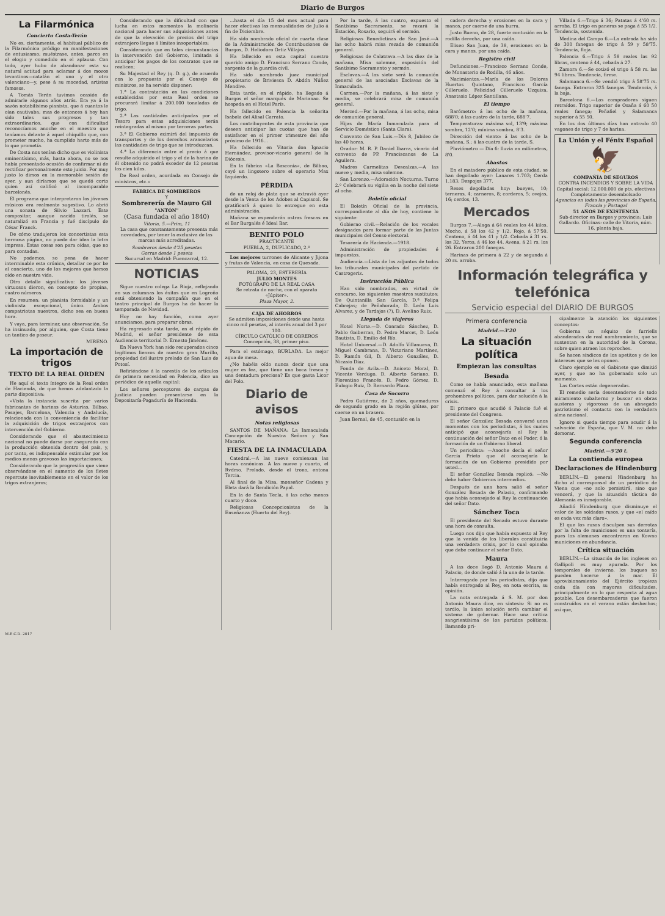Diario de Burgos
La Filarmónica
Concierto Costa-Terán
No es, ciertamente, el habitual público de la Filarmónica pródigo en manifestaciones de entusiasmo; muéstrase, antes, parco en el elogio y comedido en el aplauso. Con todo, ayer hubo de abandonar esta su natural actitud para aclamar á dos mozos levantinos—catalán el uno y el otro valenciano—y, pese á su mocedad, artistas famosos.
A Tomás Terán tuvimos ocasión de admirarle algunos años atrás. Era ya á la sazón notabilísimo pianista, que á cuantos le oían cautivaba; mas de entonces á hoy han sido tales sus progresos y tan extraordinarios, que con dificultad reconocíamos anoche en el maestro que teníamos delante á aquel chiquillo que, con prometer mucho, ha cumplido harto más de lo que prometía.
De Costa nos tenían dicho que es violinista eminentísimo, más, hasta ahora, no se nos había presentado ocasión de confirmar ni de rectificar personalmente esto juicio. Por muy justo lo dimos en la memorable sesión de ayer, y aun diríamos que se quedó corto quien así calificó al incomparable barcelonés.
El programa que interpretaron los jóvenes músicos era realmente sugestivo. Lo abrió una sonata de Silvio Lazzari. Este compositor, aunque nacido tirolés, se naturalizó en Francia y fué discípulo de César Franck.
De cómo tradujeron los concertistas esta hermosa página, no puede dar idea la letra impresa. Estas cosas son para oídas, que no para contadas.
No podemos, so pena de hacer interminable esta crónica, detallar ce por be el concierto, uno de los mejores que hemos oído en nuestra vida.
Otro detalle significativo: los jóvenes virtuosos dieron, en concepto de propina, cuatro números.
En resumen: un pianista formidable y un violinista excepcional, único. Ambos compatriotas nuestros, dicho sea en buena hora.
Y vaya, para terminar, una observación. Se ha insinuado, por alguien, que Costa tiene un tantico de poseur.
MIRENO.
La importación de trigos
TEXTO DE LA REAL ORDEN
He aquí el texto íntegro de la Real orden de Hacienda, de que hemos adelantado la parte dispositiva:
«Vista la instancia suscrita por varios fabricantes de harinas de Asturias, Bilbao, Pasajes, Barcelona, Valencia y Andalucía, relacionada con la conveniencia de facilitar la adquisición de trigos extranjeros con intervención del Gobierno.
Considerando que el abastecimiento nacional no puede darse por asegurado con la producción obtenida dentro del país, y, por tanto, es indispensable estimular por los medios menos gravosos las importaciones;
Considerando que la progresión que viene observándose en el aumento de los fletes repercute inevitablemente en el valor de los trigos extranjeros;
Considerando que la dificultad con que lucha en estos momentos la molinería nacional para hacer sus adquisiciones antes de que la elevación de precios del trigo extranjero llegue á límites insoportables;
Considerando que en tales circunstancias la intervención del Gobierno, limitada á anticipar los pagos de los contratos que se realicen;
Su Majestad el Rey (q. D. g.), de acuerdo con lo propuesto por el Consejo de ministros, se ha servido disponer:
1.ª La contratación en las condiciones establecidas por esta Real orden se procurará limitar á 200.000 toneladas de trigo.
2.ª Las cantidades anticipadas por el Tesoro para estas adquisiciones serán reintegradas al mismo por terceras partes.
3.ª El Gobierno eximirá del impuesto de transportes y de los derechos arancelarios las cantidades de trigo que se introduzcan.
4.ª La diferencia entre el precio á que resulte adquirido el trigo y el de la harina de él obtenido no podrá exceder de 12 pesetas los cien kilos.
De Real orden, acordada en Consejo de ministros, etc.»
FÁBRICA DE SOMBREROS
Y
Sombrerería de Mauro Gil
"ANTÓN"
(Casa fundada el año 1840)
Vitoria, 5.—Prim, 11
La casa que constantemente presenta más novedades, por tener la exclusiva de las marcas más acreditadas.
Sombreros desde 4'25 pesetas
Gorras desde 1 peseta
Sucursal en Madrid: Fuencarral, 12.
NOTICIAS
Sigue nuestro colega La Rioja, reflejando en sus columnas los éxitos que en Logroño está obteniendo la compañía que en el teatro principal de Burgos ha de hacer la temporada de Navidad.
Hoy no hay función, como ayer anunciamos, para preparar obras.
Ha regresado esta tarde, en el rápido de Madrid, el señor presidente de esta Audiencia territorial D. Ernesto Jiménez.
En Nueva York han sido recuperados cinco legítimos lienzos de nuestro gran Murillo, propiedad del ilustre prelado de San Luis de Potosí.
Refiriéndose á la carestía de los artículos de primera necesidad en Palencia, dice un periódico de aquella capital:
Los señores perceptores de cargas de justicia pueden presentarse en la Depositaría-Pagaduría de Hacienda.
...hasta el día 15 del mes actual para hacer efectivas las mensualidades de Julio á fin de Diciembre.
Ha sido nombrado oficial de cuarta clase de la Administración de Contribuciones de Burgos, D. Heliodoro Ortiz Villajos.
Ha fallecido en esta capital nuestro querido amigo D. Francisco Serrano Conde, sargento de la guardia civil.
Ha sido nombrado juez municipal propietario de Briviesca D. Abdón Núñez Mendive.
Esta tarde, en el rápido, ha llegado á Burgos el señor marqués de Marianao. Se hospeda en el Hotel París.
Ha fallecido en Palencia la señorita Isabela del Alisal Carrato.
Los contribuyentes de esta provincia que deseen anticipar las cuotas que han de satisfacer en el primer trimestre del año próximo de 1916...
Ha fallecido en Vitoria don Ignacio Hernández, provisor-vicario general de la Diócesis.
En la fábrica «La Basconia», de Bilbao, cayó un lingotero sobre el operario Max Izquierdo.
PÉRDIDA
de un reloj de plata que se extravió ayer desde la Venta de los Adobes al Capiscol. Se gratificará á quien lo entregue en esta administración.
Mañana se expenderán ostras frescas en el Bar Burgalés é Ideal Bar.
BENITO POLO
PRACTICANTE
PUEBLA, 2, DUPLICADO, 2.º
Los mejores turrones de Alicante y Jijona y frutas de Valencia, en casa de Quesada.
PALOMA, 23, ESTERERÍA
JULIO MONTES
FOTÓGRAFO DE LA REAL CASA
Se retrata de noche, con el aparato «Júpiter».
Plaza Mayor, 2.
CAJA DE AHORROS
Se admiten imposiciones desde una hasta cinco mil pesetas, al interés anual del 3 por 100.
CÍRCULO CATÓLICO DE OBREROS
Concepción, 38, primer piso.
Para el estómago, BURLADA. La mejor agua de mesa.
¿No habéis oído nunca decir que una mujer es fea, que tiene una boca fresca y una dentadura preciosa? Es que gasta Licor del Polo.
Diario de avisos
Notas religiosas
SANTOS DE MAÑANA: La Inmaculada Concepción de Nuestra Señora y San Macario.
FIESTA DE LA INMACULADA
Catedral.—A las nueve comienzan las horas canónicas. A las nueve y cuarto, el Rvdmo. Prelado, desde el trono, entona Tercia.
Al final de la Misa, monseñor Cadena y Eleta dará la Bendición Papal.
En la de Santa Tecla, á las ocho menos cuarto y doce.
Religiosas Concepcionistas de la Enseñanza (Huerto del Rey).
Por la tarde, á las cuatro, expuesto el Santísimo Sacramento, se rezará la Estación, Rosario, seguirá el sermón.
Religiosas Benedictinas de San José.—A las ocho habrá misa rezada de comunión general.
Religiosas de Calatrava.—A las diez de la mañana, Misa solemne, exposición del Santísimo Sacramento y sermón.
Esclavas.—A las siete será la comunión general de las asociadas Esclavas de la Inmaculada.
Carmen.—Por la mañana, á las siete y media, se celebrará misa de comunión general.
Merced.—Por la mañana, á las ocho, misa de comunión general.
Hijas de María Inmaculada para el Servicio Doméstico (Santa Clara).
Convento de San Luis.—Día 8, Jubileo de las 40 horas.
Orador: M. R. P. Daniel Ibarra, vicario del convento de PP. Franciscanos de La Aguilera.
Madres Carmelitas Descalzas.—A las nueve y media, misa solemne.
San Lorenzo.—Adoración Nocturna. Turno 2.º Celebrará su vigilia en la noche del siete al ocho.
Boletín oficial
El Boletín Oficial de la provincia, correspondiente al día de hoy, contiene lo siguiente:
Gobierno civil.—Relación de los vocales designados para formar parte de las Juntas municipales del Censo electoral.
Tesorería de Hacienda.—1918.
Administración de propiedades é impuestos.
Audiencia.—Lista de los adjuntos de todos los tribunales municipales del partido de Castrogeriz.
Instrucción Pública
Han sido nombrados, en virtud de concurso, los siguientes maestros sustitutos: De Quintanilla San García, D.ª Felipa Cabrejas; de Peñahorada, D. León Luis Alvarez, y de Tardajos (?), D. Avelino Ruiz.
Llegada de viajeros
Hotel Norte.—D. Conrado Sánchez, D. Pablo Gaiberran, D. Pedro Marcet, D. León Bautista, D. Emilio del Río.
Hotel Universal.—D. Adolfo Villanueva, D. Miguel Cambrana, D. Victoriano Martínez, D. Ramón Gil, D. Alberto González, D. Nicasio Díaz.
Fonda de Avila.—D. Aniceto Moral, D. Vicente Verdugo, D. Alberto Soriano, D. Florentino Francés, D. Pedro Gómez, D. Eulogio Ruiz, D. Bernardo Plaza.
Casa de Socorro
Pedro Gutiérrez, de 2 años, quemaduras de segundo grado en la región glútea, por caerse en un brasero.
Juan Bernal, de 45, contusión en la
cadera derecha y erosiones en la cara y manos, por caerse de una burra.
Justo Bueno, de 28, fuerte contusión en la rodilla derecha, por una caída.
Eliseo San Juan, de 38, erosiones en la cara y manos, por una caída.
Registro civil
Defunciones.—Francisco Serrano Conde, de Monasterio de Rodilla, 46 años.
Nacimientos.—María de los Dolores Huertos Quintano, Francisco García Cilleruelo, Felicidad Cilleruelo Uzquiza, Anastasio López Santillana.
El tiempo
Barómetro: á las ocho de la mañana, 688'0; á las cuatro de la tarde, 688'7.
Temperaturas: máxima sol, 13'9; máxima sombra, 12'0; mínima sombra, 8'3.
Dirección del viento: á las ocho de la mañana, S.; á las cuatro de la tarde, S.
Pluviómetro — Día 6: lluvia en milímetros, 8'0.
Abastos
En el matadero público de esta ciudad, se han degollado ayer: Lanares 1.703; Cerda 1.183; Despojos 377.
Reses degolladas hoy: bueyes, 10; terneras, 4; carneros, 8; corderos, 5; ovejas, 16; cerdos, 13.
Mercados
Burgos 7.—Alaga á 64 reales los 44 kilos. Mocho, á 58 los 42 y 1/2. Rojo, á 57'50. Centeno, á 44 los 41 y 1/2. Cebada á 31 rs. los 32. Yeros, á 46 los 44. Avena, á 21 rs. los 26. Entraron 200 fanegas.
Harinas de primera á 22 y de segunda á 20 rs. arroba.
Villada 6.—Trigo á 36; Patatas á 4'60 rs. arroba. El trigo en paneras se paga á 55 1/2. Tendencia, sostenida.
Medina del Campo 6.—La entrada ha sido de 300 fanegas de trigo á 59 y 58'75. Tendencia, floja.
Palencia 6.—Trigo á 58 reales las 92 libras, centeno á 44, cebada á 27.
Zamora 6.—Se cotizó el trigo á 58 rs. las 94 libras. Tendencia, firme.
Salamanca 6.—Se vendió trigo á 58'75 rs. fanega. Entraron 325 fanegas. Tendencia, á la baja.
Barcelona 6.—Los compradores siguen retraídos. Trigo superior de Osaña á 60 50 reales fanega; Peñafiel y Salamanca superior á 55 50.
En los dos últimos días han entrado 40 vagones de trigo y 7 de harina.
La Unión y el Fénix Español
🦅
COMPAÑÍA DE SEGUROS
CONTRA INCENDIOS Y SOBRE LA VIDA
Capital social: 12.000.000 de pts. efectivas
Completamente desembolsado
Agencias en todas las provincias de España, Francia y Portugal
51 AÑOS DE EXISTENCIA
Sub-director en Burgos y provincia: Luis Gallardo. Oficinas: calle de Vitoria, núm. 16, planta baja.
Información telegráfica y telefónica
Servicio especial del DIARIO DE BURGOS
Primera conferencia
Madrid.—3'20
La situación política
Empiezan las consultas
Besada
Como se había anunciado, esta mañana comenzó el Rey á consultar á los prohombres políticos, para dar solución á la crisis.
El primero que acudió á Palacio fué el presidente del Congreso.
El señor González Besada conversó unos momentos con los periodistas, á los cuales anticipó que aconsejaría al Rey la continuación del señor Dato en el Poder, ó la formación de un Gobierno liberal.
Un periodista: —Anoche decía el señor García Prieto que él aconsejaría la formación de un Gobierno presidido por usted...
El señor González Besada replicó: —No debe haber Gobiernos intermedios.
Después de una hora salió el señor González Besada de Palacio, confirmando que había aconsejado al Rey la continuación del señor Dato.
Sánchez Toca
El presidente del Senado estuvo durante una hora de consulta.
Luego nos dijo que había expuesto al Rey que la venida de los liberales constituiría una verdadera crisis, por lo cual opinaba que debe continuar el señor Dato.
Maura
A las doce llegó D. Antonio Maura á Palacio, de donde salió á la una de la tarde.
Interrogado por los periodistas, dijo que había entregado al Rey, en nota escrita, su opinión.
La nota entregada á S. M. por don Antonio Maura dice, en síntesis: Si no es tardío, la única solución sería cambiar el sistema de gobernar. Hace una crítica sangrientísima de los partidos políticos, llamando pri-
cipalmente la atención los siguientes conceptos:
Gobierna un séquito de furriells abanderados de real nombramiento, que se sustentan en la autoridad de la Corona, sobre quien atraen los reproches.
Se hacen síndicos de los apetitos y de los intereses que se les oponen.
Claro ejemplo es el Gabinete que dimitió ayer, y que no ha gobernado solo un momento.
Las Cortes están degeneradas.
El remedio sería desentenderse de todo miramiento subalterno y buscar en obras austeras y vigorosas de un abnegado patriotismo el contacto con la verdadera alma nacional.
Ignoro si queda tiempo para acudir á la salvación de España, que V. M. no debe demorar.
Segunda conferencia
Madrid.—5'20 t.
La contienda europea
Declaraciones de Hindenburg
BERLÍN.—El general Hindenburg ha dicho al corresponsal de un periódico de Viena que «no solo persistirá, sino que vencerá, y que la situación táctica de Alemania es inmejorable.
Añadió Hindenburg que disminuye el valor de los soldados rusos, y que «el caído es cada vez más claro».
El que los rusos disculpen sus derrotas por la falta de municiones es una tontería, pues los alemanes encontraron en Kowno municiones en abundancia.
Crítica situación
BERLÍN.—La situación de los ingleses en Gallipoli es muy apurada. Por los temporales de invierno, los buques no pueden hacerse á la mar. El aprovisionamiento del Ejército tropieza cada día con mayores dificultades, principalmente en lo que respecta al agua potable. Los desembarcaderos que fueron construídos en el verano están deshechos; así que,
M.E.C.D. 2017